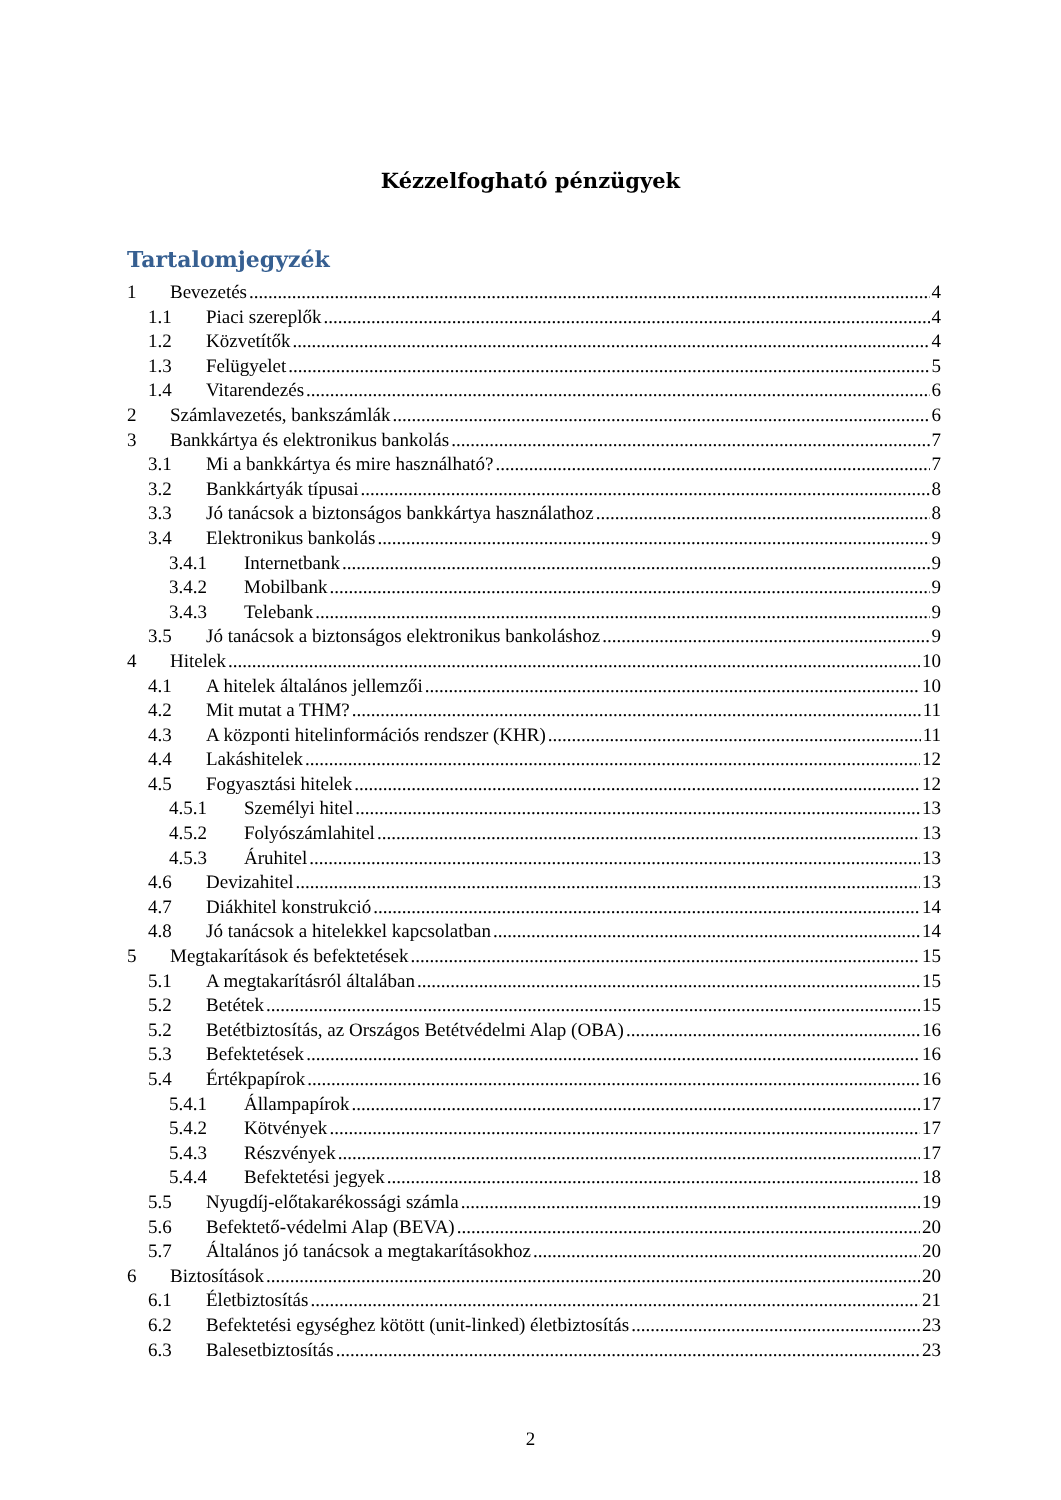Kézzelfogható pénzügyek
Tartalomjegyzék
1 Bevezetés 4
1.1 Piaci szereplők 4
1.2 Közvetítők 4
1.3 Felügyelet 5
1.4 Vitarendezés 6
2 Számlavezetés, bankszámlák 6
3 Bankkártya és elektronikus bankolás 7
3.1 Mi a bankkártya és mire használható? 7
3.2 Bankkártyák típusai 8
3.3 Jó tanácsok a biztonságos bankkártya használathoz 8
3.4 Elektronikus bankolás 9
3.4.1 Internetbank 9
3.4.2 Mobilbank 9
3.4.3 Telebank 9
3.5 Jó tanácsok a biztonságos elektronikus bankoláshoz 9
4 Hitelek 10
4.1 A hitelek általános jellemzői 10
4.2 Mit mutat a THM? 11
4.3 A központi hitelinformációs rendszer (KHR) 11
4.4 Lakáshitelek 12
4.5 Fogyasztási hitelek 12
4.5.1 Személyi hitel 13
4.5.2 Folyószámlahitel 13
4.5.3 Áruhitel 13
4.6 Devizahitel 13
4.7 Diákhitel konstrukció 14
4.8 Jó tanácsok a hitelekkel kapcsolatban 14
5 Megtakarítások és befektetések 15
5.1 A megtakarításról általában 15
5.2 Betétek 15
5.2 Betétbiztosítás, az Országos Betétvédelmi Alap (OBA) 16
5.3 Befektetések 16
5.4 Értékpapírok 16
5.4.1 Állampapírok 17
5.4.2 Kötvények 17
5.4.3 Részvények 17
5.4.4 Befektetési jegyek 18
5.5 Nyugdíj-előtakarékossági számla 19
5.6 Befektető-védelmi Alap (BEVA) 20
5.7 Általános jó tanácsok a megtakarításokhoz 20
6 Biztosítások 20
6.1 Életbiztosítás 21
6.2 Befektetési egységhez kötött (unit-linked) életbiztosítás 23
6.3 Balesetbiztosítás 23
2